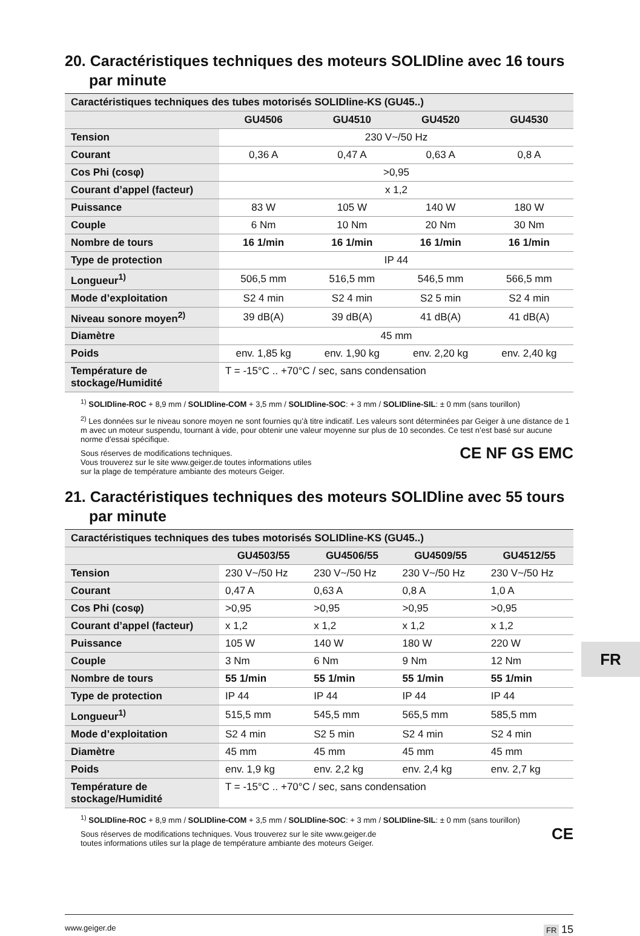20. Caractéristiques techniques des moteurs SOLIDline avec 16 tours par minute
| Caractéristiques techniques des tubes motorisés SOLIDline-KS (GU45..) | | | | |
| | GU4506 | GU4510 | GU4520 | GU4530 |
| Tension | 230 V~/50 Hz | | | |
| Courant | 0,36 A | 0,47 A | 0,63 A | 0,8 A |
| Cos Phi (cosφ) | >0,95 | | | |
| Courant d’appel (facteur) | x 1,2 | | | |
| Puissance | 83 W | 105 W | 140 W | 180 W |
| Couple | 6 Nm | 10 Nm | 20 Nm | 30 Nm |
| Nombre de tours | 16 1/min | 16 1/min | 16 1/min | 16 1/min |
| Type de protection | IP 44 | | | |
| Longueur<sup>1)</sup> | 506,5 mm | 516,5 mm | 546,5 mm | 566,5 mm |
| Mode d’exploitation | S2 4 min | S2 4 min | S2 5 min | S2 4 min |
| Niveau sonore moyen<sup>2)</sup> | 39 dB(A) | 39 dB(A) | 41 dB(A) | 41 dB(A) |
| Diamètre | 45 mm | | | |
| Poids | env. 1,85 kg | env. 1,90 kg | env. 2,20 kg | env. 2,40 kg |
| Température de stockage/Humidité | T = -15°C .. +70°C / sec, sans condensation | | | |
<sup>1)</sup> SOLIDline-ROC + 8,9 mm / SOLIDline-COM + 3,5 mm / SOLIDline-SOC: + 3 mm / SOLIDline-SIL: ± 0 mm (sans tourillon)
<sup>2)</sup> Les données sur le niveau sonore moyen ne sont fournies qu’à titre indicatif. Les valeurs sont déterminées par Geiger à une distance de 1 m avec un moteur suspendu, tournant à vide, pour obtenir une valeur moyenne sur plus de 10 secondes. Ce test n’est basé sur aucune norme d’essai spécifique.
Sous réserves de modifications techniques.
Vous trouverez sur le site www.geiger.de toutes informations utiles
sur la plage de température ambiante des moteurs Geiger.
CE NF GS EMC
21. Caractéristiques techniques des moteurs SOLIDline avec 55 tours par minute
| Caractéristiques techniques des tubes motorisés SOLIDline-KS (GU45..) | | | | |
| | GU4503/55 | GU4506/55 | GU4509/55 | GU4512/55 |
| Tension | 230 V~/50 Hz | 230 V~/50 Hz | 230 V~/50 Hz | 230 V~/50 Hz |
| Courant | 0,47 A | 0,63 A | 0,8 A | 1,0 A |
| Cos Phi (cosφ) | >0,95 | >0,95 | >0,95 | >0,95 |
| Courant d’appel (facteur) | x 1,2 | x 1,2 | x 1,2 | x 1,2 |
| Puissance | 105 W | 140 W | 180 W | 220 W |
| Couple | 3 Nm | 6 Nm | 9 Nm | 12 Nm |
| Nombre de tours | 55 1/min | 55 1/min | 55 1/min | 55 1/min |
| Type de protection | IP 44 | IP 44 | IP 44 | IP 44 |
| Longueur<sup>1)</sup> | 515,5 mm | 545,5 mm | 565,5 mm | 585,5 mm |
| Mode d’exploitation | S2 4 min | S2 5 min | S2 4 min | S2 4 min |
| Diamètre | 45 mm | 45 mm | 45 mm | 45 mm |
| Poids | env. 1,9 kg | env. 2,2 kg | env. 2,4 kg | env. 2,7 kg |
| Température de stockage/Humidité | T = -15°C .. +70°C / sec, sans condensation | | | |
<sup>1)</sup> SOLIDline-ROC + 8,9 mm / SOLIDline-COM + 3,5 mm / SOLIDline-SOC: + 3 mm / SOLIDline-SIL: ± 0 mm (sans tourillon)
Sous réserves de modifications techniques. Vous trouverez sur le site www.geiger.de
toutes informations utiles sur la plage de température ambiante des moteurs Geiger.
CE
FR
www.geiger.de FR 15